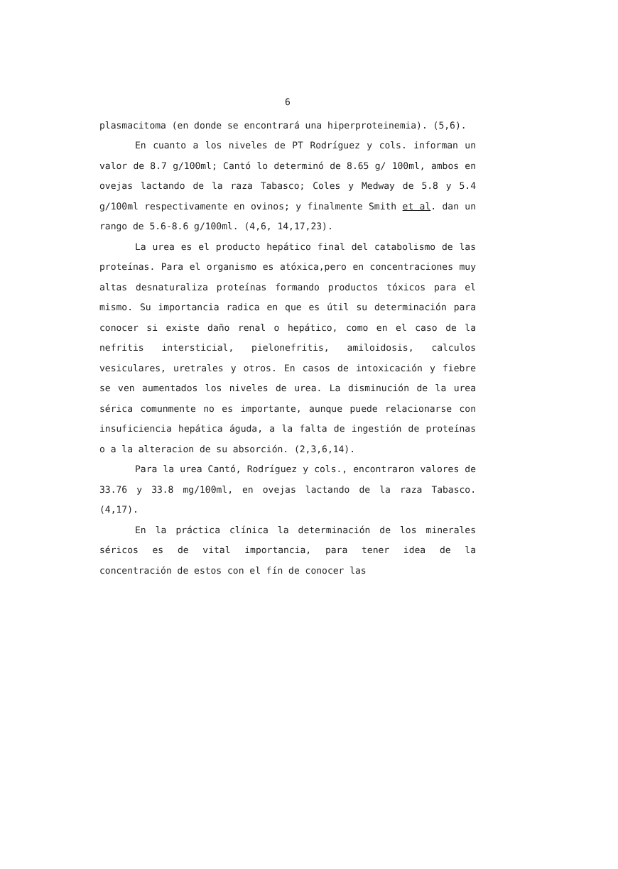6
plasmacitoma (en donde se encontrará una hiperproteinemia). (5,6).
En cuanto a los niveles de PT Rodríguez y cols. informan un valor de 8.7 g/100ml; Cantó lo determinó de 8.65 g/ 100ml, ambos en ovejas lactando de la raza Tabasco; Coles y Medway de 5.8 y 5.4 g/100ml respectivamente en ovinos; y finalmente Smith et al. dan un rango de 5.6-8.6 g/100ml. (4,6, 14,17,23).
La urea es el producto hepático final del catabolismo de las proteínas. Para el organismo es atóxica,pero en concentraciones muy altas desnaturaliza proteínas formando productos tóxicos para el mismo. Su importancia radica en que es útil su determinación para conocer si existe daño renal o hepático, como en el caso de la nefritis intersticial, pielonefritis, amiloidosis, calculos vesiculares, uretrales y otros. En casos de intoxicación y fiebre se ven aumentados los niveles de urea. La disminución de la urea sérica comunmente no es importante, aunque puede relacionarse con insuficiencia hepática águda, a la falta de ingestión de proteínas o a la alteracion de su absorción. (2,3,6,14).
Para la urea Cantó, Rodríguez y cols., encontraron valores de 33.76 y 33.8 mg/100ml, en ovejas lactando de la raza Tabasco. (4,17).
En la práctica clínica la determinación de los minerales séricos es de vital importancia, para tener idea de la concentración de estos con el fín de conocer las